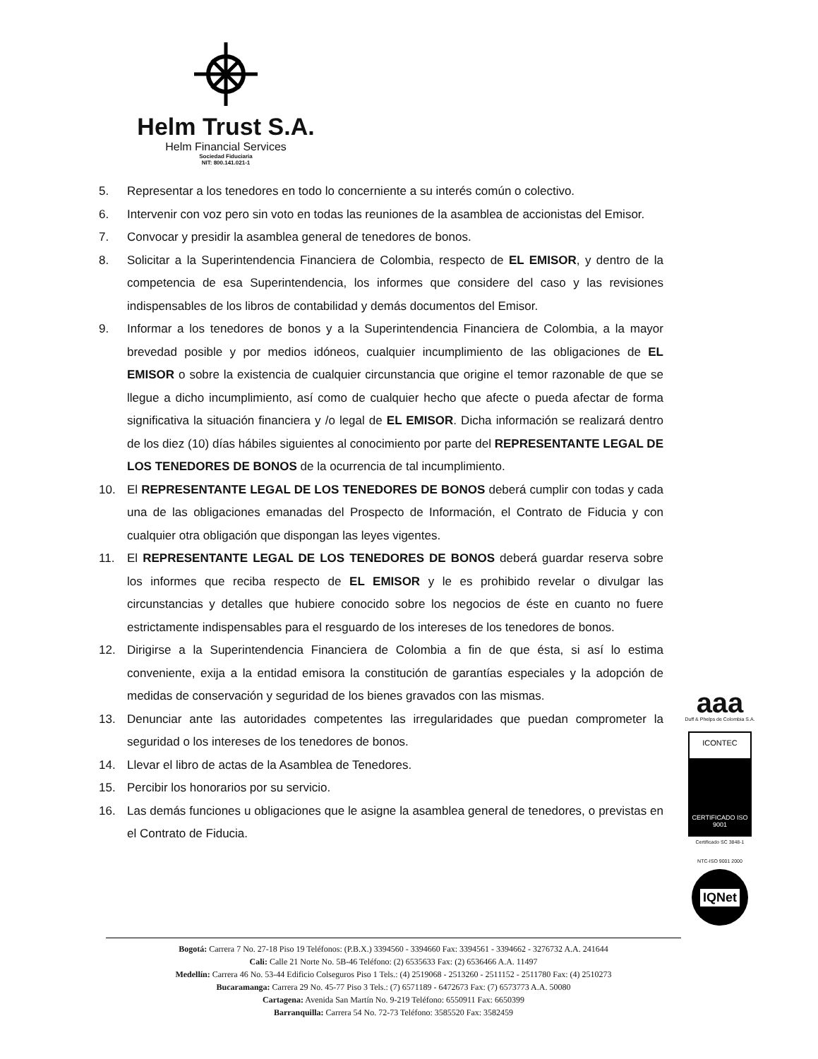Helm Trust S.A.
Helm Financial Services
Sociedad Fiduciaria
NIT: 800.141.021-1
5. Representar a los tenedores en todo lo concerniente a su interés común o colectivo.
6. Intervenir con voz pero sin voto en todas las reuniones de la asamblea de accionistas del Emisor.
7. Convocar y presidir la asamblea general de tenedores de bonos.
8. Solicitar a la Superintendencia Financiera de Colombia, respecto de EL EMISOR, y dentro de la competencia de esa Superintendencia, los informes que considere del caso y las revisiones indispensables de los libros de contabilidad y demás documentos del Emisor.
9. Informar a los tenedores de bonos y a la Superintendencia Financiera de Colombia, a la mayor brevedad posible y por medios idóneos, cualquier incumplimiento de las obligaciones de EL EMISOR o sobre la existencia de cualquier circunstancia que origine el temor razonable de que se llegue a dicho incumplimiento, así como de cualquier hecho que afecte o pueda afectar de forma significativa la situación financiera y /o legal de EL EMISOR. Dicha información se realizará dentro de los diez (10) días hábiles siguientes al conocimiento por parte del REPRESENTANTE LEGAL DE LOS TENEDORES DE BONOS de la ocurrencia de tal incumplimiento.
10. El REPRESENTANTE LEGAL DE LOS TENEDORES DE BONOS deberá cumplir con todas y cada una de las obligaciones emanadas del Prospecto de Información, el Contrato de Fiducia y con cualquier otra obligación que dispongan las leyes vigentes.
11. El REPRESENTANTE LEGAL DE LOS TENEDORES DE BONOS deberá guardar reserva sobre los informes que reciba respecto de EL EMISOR y le es prohibido revelar o divulgar las circunstancias y detalles que hubiere conocido sobre los negocios de éste en cuanto no fuere estrictamente indispensables para el resguardo de los intereses de los tenedores de bonos.
12. Dirigirse a la Superintendencia Financiera de Colombia a fin de que ésta, si así lo estima conveniente, exija a la entidad emisora la constitución de garantías especiales y la adopción de medidas de conservación y seguridad de los bienes gravados con las mismas.
13. Denunciar ante las autoridades competentes las irregularidades que puedan comprometer la seguridad o los intereses de los tenedores de bonos.
14. Llevar el libro de actas de la Asamblea de Tenedores.
15. Percibir los honorarios por su servicio.
16. Las demás funciones u obligaciones que le asigne la asamblea general de tenedores, o previstas en el Contrato de Fiducia.
aaa
Duff & Phelps de Colombia S.A.
ICONTEC
CERTIFICADO ISO 9001
Certificado SC 3848-1
NTC-ISO 9001 2000
IQNet
Bogotá: Carrera 7 No. 27-18 Piso 19 Teléfonos: (P.B.X.) 3394560 - 3394660 Fax: 3394561 - 3394662 - 3276732 A.A. 241644
Cali: Calle 21 Norte No. 5B-46 Teléfono: (2) 6535633 Fax: (2) 6536466 A.A. 11497
Medellín: Carrera 46 No. 53-44 Edificio Colseguros Piso 1 Tels.: (4) 2519068 - 2513260 - 2511152 - 2511780 Fax: (4) 2510273
Bucaramanga: Carrera 29 No. 45-77 Piso 3 Tels.: (7) 6571189 - 6472673 Fax: (7) 6573773 A.A. 50080
Cartagena: Avenida San Martín No. 9-219 Teléfono: 6550911 Fax: 6650399
Barranquilla: Carrera 54 No. 72-73 Teléfono: 3585520 Fax: 3582459